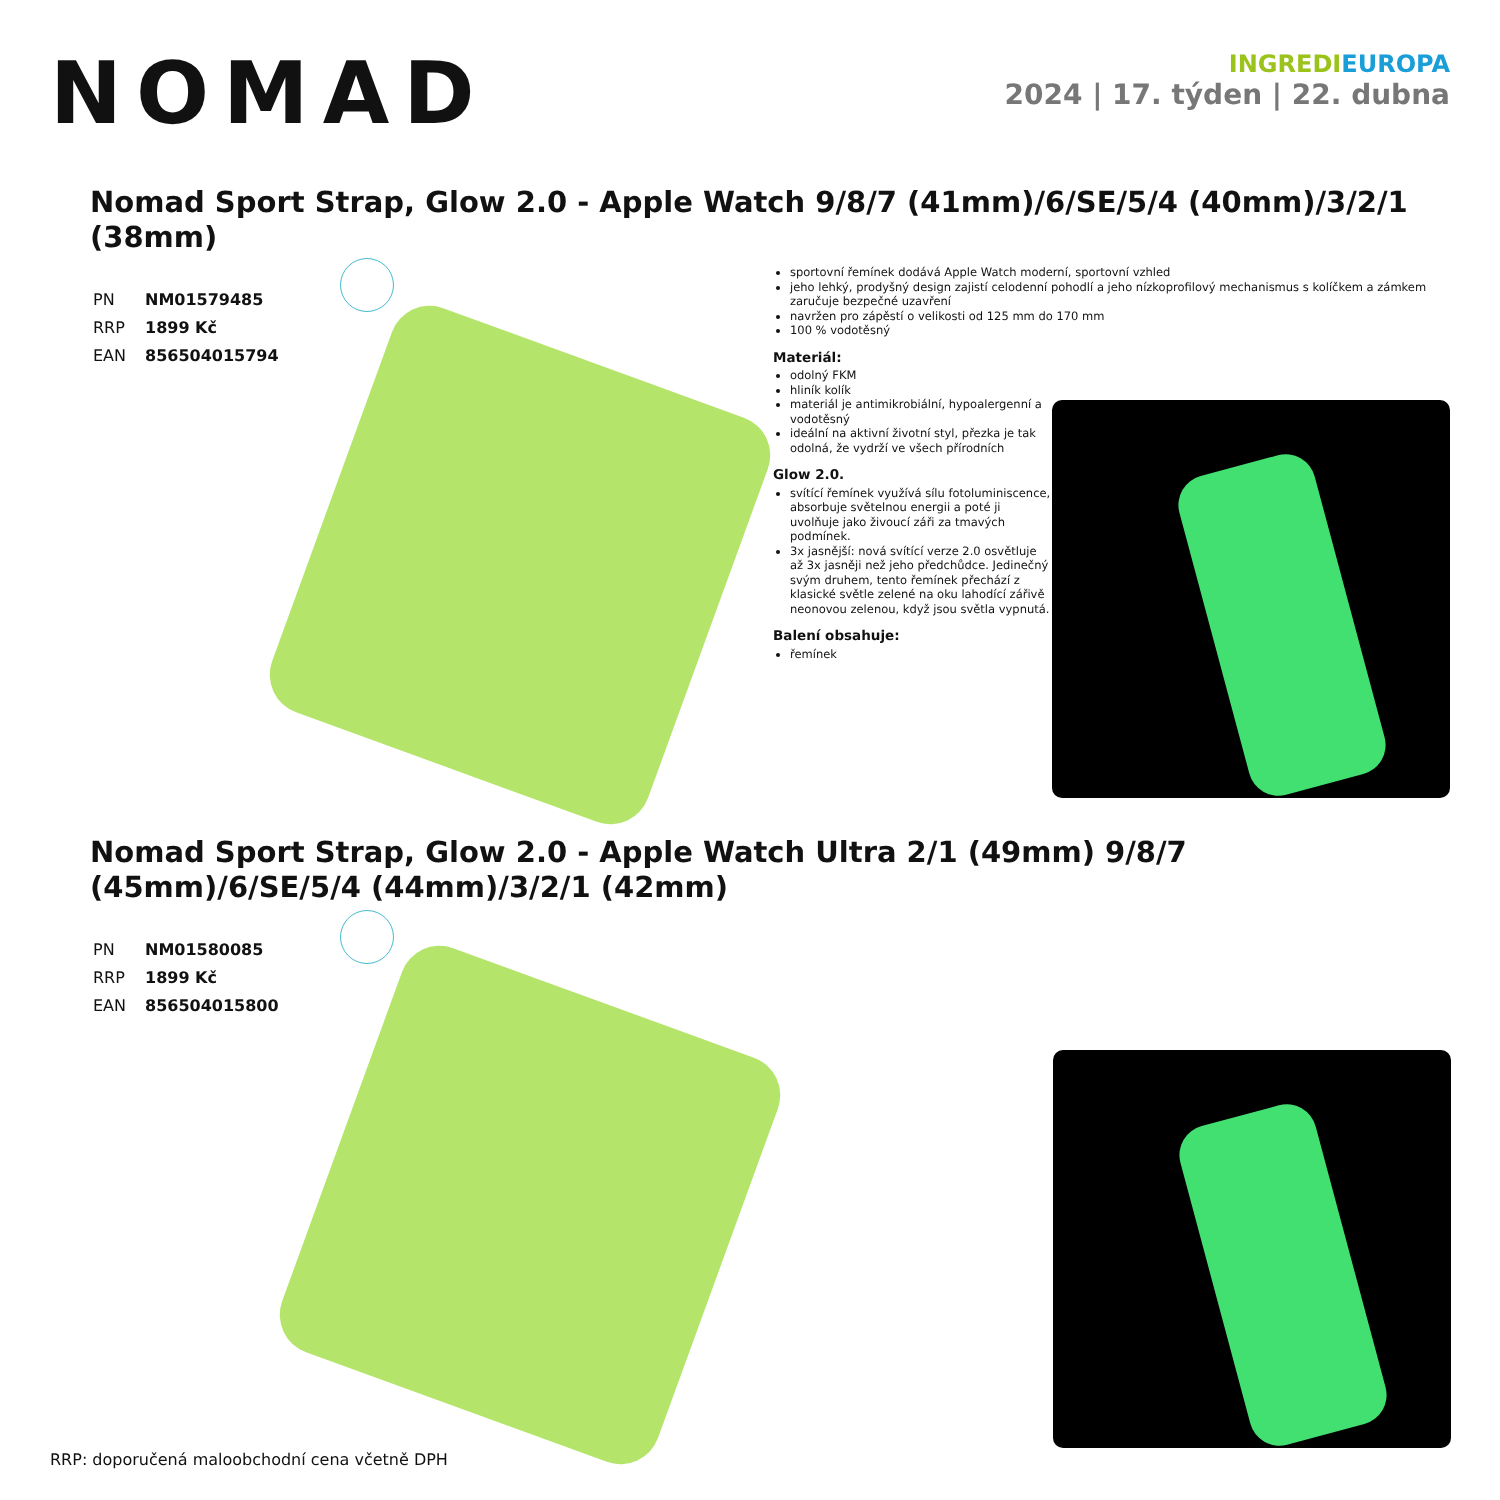NOMAD
INGREDIEUROPA
2024 | 17. týden | 22. dubna
Nomad Sport Strap, Glow 2.0 - Apple Watch 9/8/7 (41mm)/6/SE/5/4 (40mm)/3/2/1 (38mm)
| PN | NM01579485 |
| RRP | 1899 Kč |
| EAN | 856504015794 |
sportovní řemínek dodává Apple Watch moderní, sportovní vzhled
jeho lehký, prodyšný design zajistí celodenní pohodlí a jeho nízkoprofilový mechanismus s kolíčkem a zámkem zaručuje bezpečné uzavření
navržen pro zápěstí o velikosti od 125 mm do 170 mm
100 % vodotěsný
Materiál:
odolný FKM
hliník kolík
materiál je antimikrobiální, hypoalergenní a vodotěsný
ideální na aktivní životní styl, přezka je tak odolná, že vydrží ve všech přírodních
Glow 2.0.
svítící řemínek využívá sílu fotoluminiscence, absorbuje světelnou energii a poté ji uvolňuje jako živoucí záři za tmavých podmínek.
3x jasnější: nová svítící verze 2.0 osvětluje až 3x jasněji než jeho předchůdce. Jedinečný svým druhem, tento řemínek přechází z klasické světle zelené na oku lahodící zářivě neonovou zelenou, když jsou světla vypnutá.
Balení obsahuje:
řemínek
Nomad Sport Strap, Glow 2.0 - Apple Watch Ultra 2/1 (49mm) 9/8/7 (45mm)/6/SE/5/4 (44mm)/3/2/1 (42mm)
| PN | NM01580085 |
| RRP | 1899 Kč |
| EAN | 856504015800 |
RRP: doporučená maloobchodní cena včetně DPH